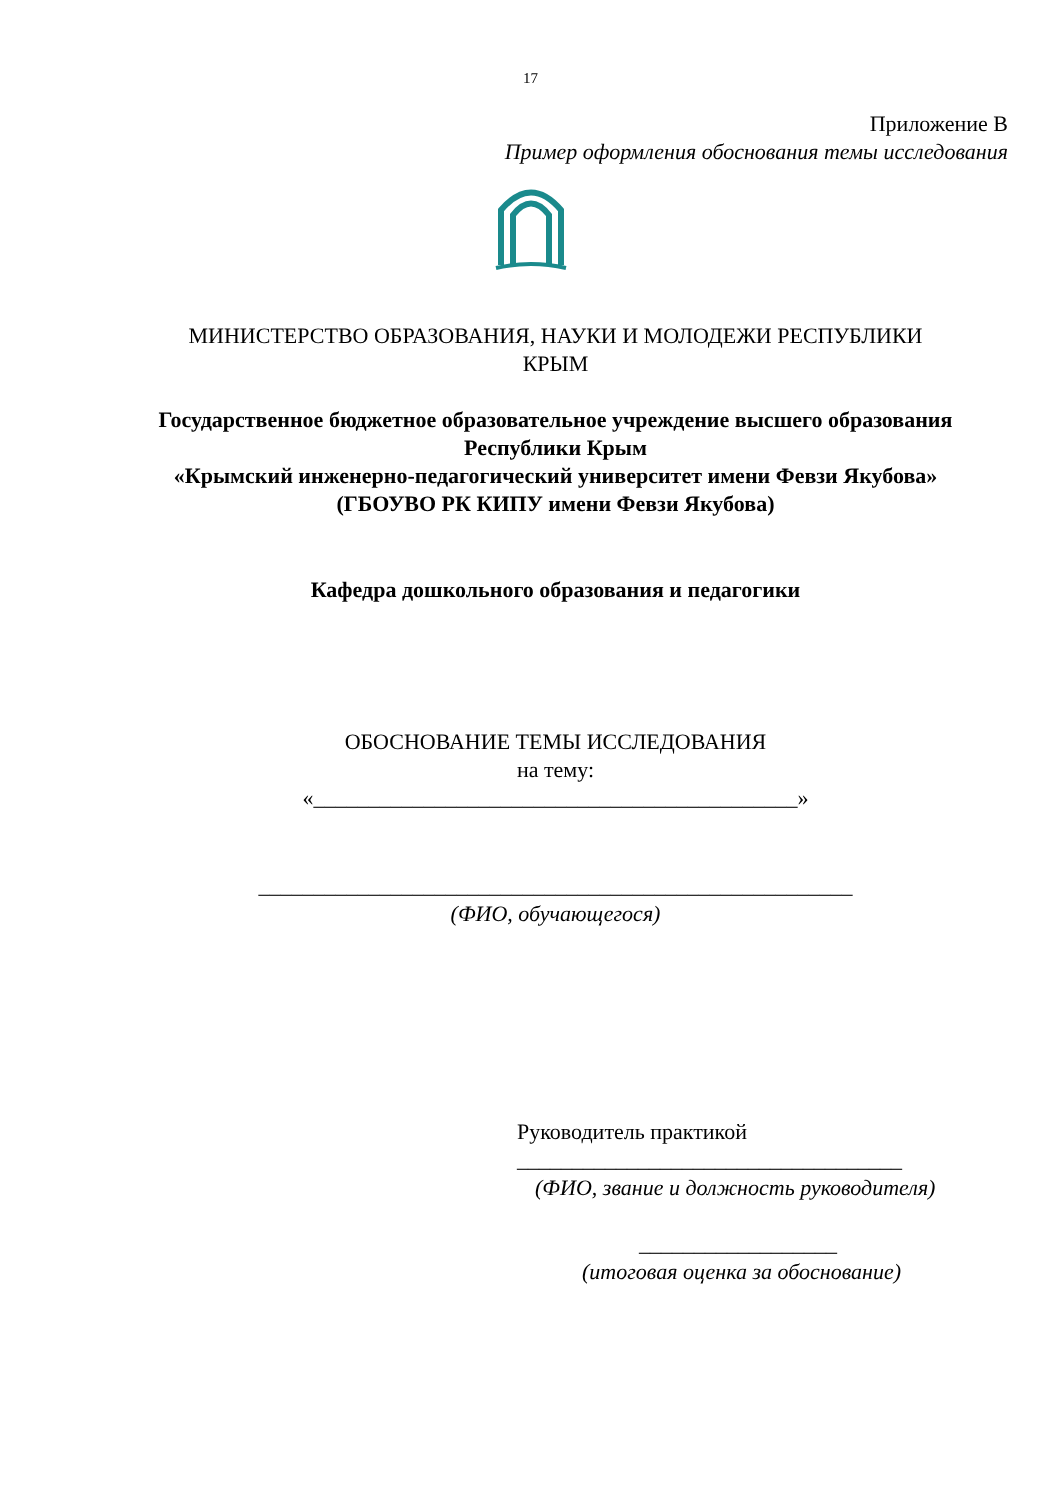17
Приложение В
Пример оформления обоснования темы исследования
МИНИСТЕРСТВО ОБРАЗОВАНИЯ, НАУКИ И МОЛОДЕЖИ РЕСПУБЛИКИ
КРЫМ
Государственное бюджетное образовательное учреждение высшего образования
Республики Крым
«Крымский инженерно-педагогический университет имени Февзи Якубова»
(ГБОУВО РК КИПУ имени Февзи Якубова)
Кафедра дошкольного образования и педагогики
ОБОСНОВАНИЕ ТЕМЫ ИССЛЕДОВАНИЯ
на тему:
«____________________________________________»
______________________________________________________
(ФИО, обучающегося)
Руководитель практикой
___________________________________
(ФИО, звание и должность руководителя)
__________________
(итоговая оценка за обоснование)